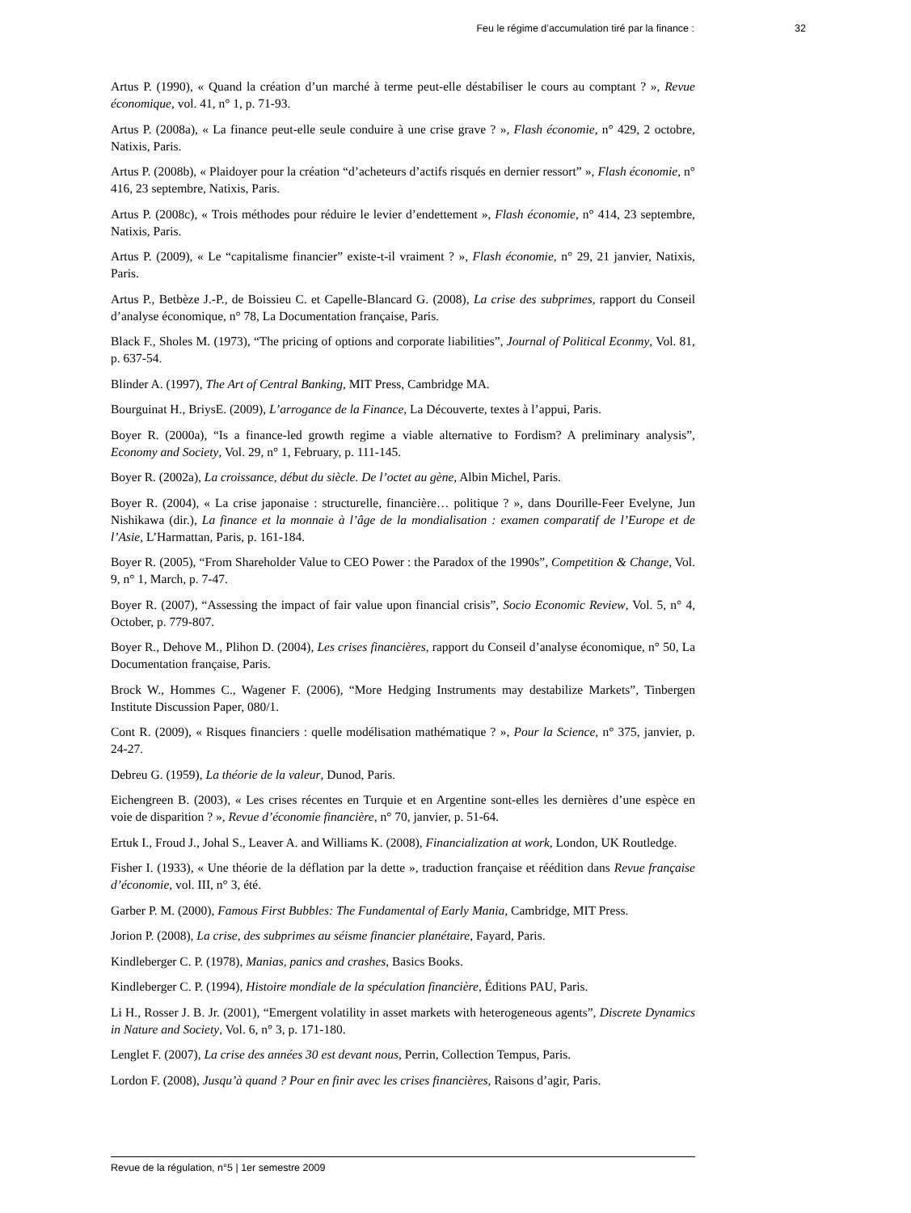Feu le régime d’accumulation tiré par la finance : 32
Artus P. (1990), « Quand la création d’un marché à terme peut-elle déstabiliser le cours au comptant ? », Revue économique, vol. 41, n° 1, p. 71-93.
Artus P. (2008a), « La finance peut-elle seule conduire à une crise grave ? », Flash économie, n° 429, 2 octobre, Natixis, Paris.
Artus P. (2008b), « Plaidoyer pour la création “d’acheteurs d’actifs risqués en dernier ressort” », Flash économie, n° 416, 23 septembre, Natixis, Paris.
Artus P. (2008c), « Trois méthodes pour réduire le levier d’endettement », Flash économie, n° 414, 23 septembre, Natixis, Paris.
Artus P. (2009), « Le “capitalisme financier” existe-t-il vraiment ? », Flash économie, n° 29, 21 janvier, Natixis, Paris.
Artus P., Betbèze J.-P., de Boissieu C. et Capelle-Blancard G. (2008), La crise des subprimes, rapport du Conseil d’analyse économique, n° 78, La Documentation française, Paris.
Black F., Sholes M. (1973), “The pricing of options and corporate liabilities”, Journal of Political Econmy, Vol. 81, p. 637-54.
Blinder A. (1997), The Art of Central Banking, MIT Press, Cambridge MA.
Bourguinat H., BriysE. (2009), L’arrogance de la Finance, La Découverte, textes à l’appui, Paris.
Boyer R. (2000a), “Is a finance-led growth regime a viable alternative to Fordism? A preliminary analysis”, Economy and Society, Vol. 29, n° 1, February, p. 111-145.
Boyer R. (2002a), La croissance, début du siècle. De l’octet au gène, Albin Michel, Paris.
Boyer R. (2004), « La crise japonaise : structurelle, financière… politique ? », dans Dourille-Feer Evelyne, Jun Nishikawa (dir.), La finance et la monnaie à l’âge de la mondialisation : examen comparatif de l’Europe et de l’Asie, L’Harmattan, Paris, p. 161-184.
Boyer R. (2005), “From Shareholder Value to CEO Power : the Paradox of the 1990s”, Competition & Change, Vol. 9, n° 1, March, p. 7-47.
Boyer R. (2007), “Assessing the impact of fair value upon financial crisis”, Socio Economic Review, Vol. 5, n° 4, October, p. 779-807.
Boyer R., Dehove M., Plihon D. (2004), Les crises financières, rapport du Conseil d’analyse économique, n° 50, La Documentation française, Paris.
Brock W., Hommes C., Wagener F. (2006), “More Hedging Instruments may destabilize Markets”, Tinbergen Institute Discussion Paper, 080/1.
Cont R. (2009), « Risques financiers : quelle modélisation mathématique ? », Pour la Science, n° 375, janvier, p. 24-27.
Debreu G. (1959), La théorie de la valeur, Dunod, Paris.
Eichengreen B. (2003), « Les crises récentes en Turquie et en Argentine sont-elles les dernières d’une espèce en voie de disparition ? », Revue d’économie financière, n° 70, janvier, p. 51-64.
Ertuk I., Froud J., Johal S., Leaver A. and Williams K. (2008), Financialization at work, London, UK Routledge.
Fisher I. (1933), « Une théorie de la déflation par la dette », traduction française et réédition dans Revue française d’économie, vol. III, n° 3, été.
Garber P. M. (2000), Famous First Bubbles: The Fundamental of Early Mania, Cambridge, MIT Press.
Jorion P. (2008), La crise, des subprimes au séisme financier planétaire, Fayard, Paris.
Kindleberger C. P. (1978), Manias, panics and crashes, Basics Books.
Kindleberger C. P. (1994), Histoire mondiale de la spéculation financière, Éditions PAU, Paris.
Li H., Rosser J. B. Jr. (2001), “Emergent volatility in asset markets with heterogeneous agents”, Discrete Dynamics in Nature and Society, Vol. 6, n° 3, p. 171-180.
Lenglet F. (2007), La crise des années 30 est devant nous, Perrin, Collection Tempus, Paris.
Lordon F. (2008), Jusqu’à quand ? Pour en finir avec les crises financières, Raisons d’agir, Paris.
Revue de la régulation, n°5 | 1er semestre 2009